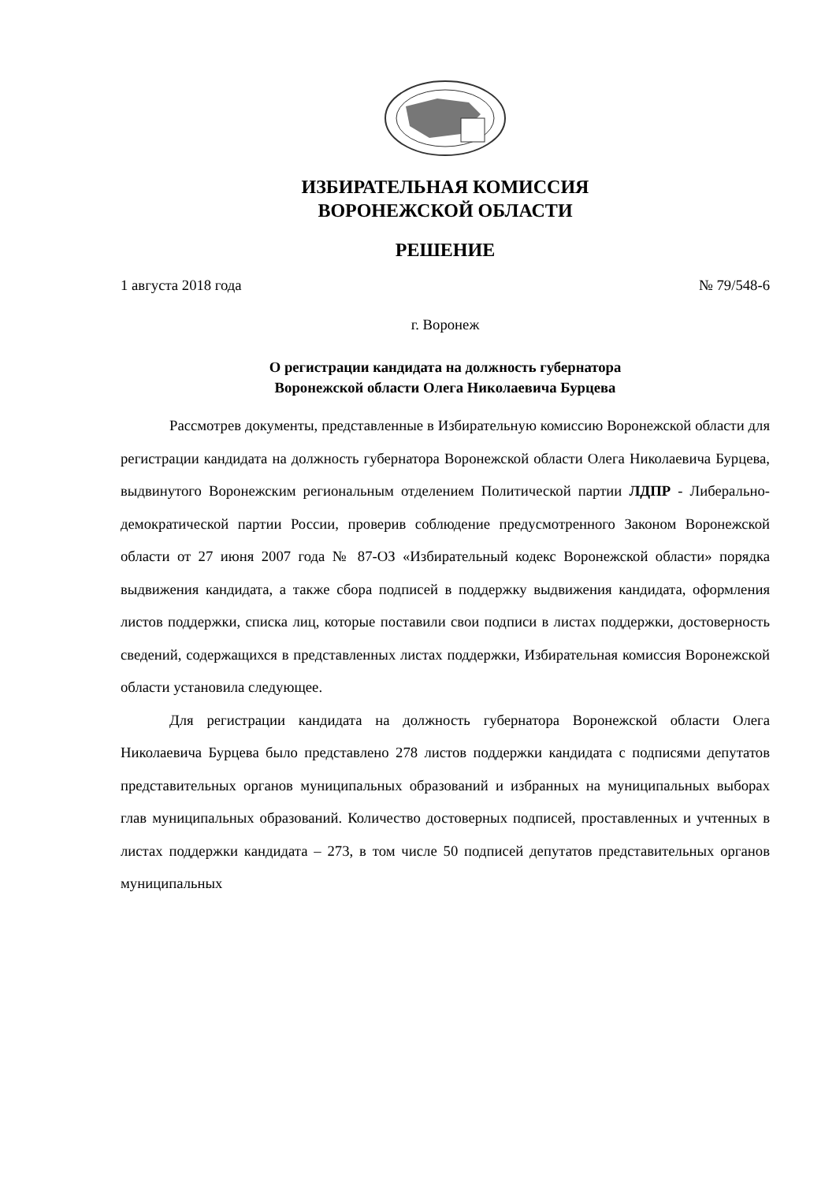ИЗБИРАТЕЛЬНАЯ КОМИССИЯ
ВОРОНЕЖСКОЙ ОБЛАСТИ
РЕШЕНИЕ
1 августа 2018 года № 79/548-6
г. Воронеж
О регистрации кандидата на должность губернатора
Воронежской области Олега Николаевича Бурцева
Рассмотрев документы, представленные в Избирательную комиссию Воронежской области для регистрации кандидата на должность губернатора Воронежской области Олега Николаевича Бурцева, выдвинутого Воронежским региональным отделением Политической партии ЛДПР - Либерально-демократической партии России, проверив соблюдение предусмотренного Законом Воронежской области от 27 июня 2007 года № 87-ОЗ «Избирательный кодекс Воронежской области» порядка выдвижения кандидата, а также сбора подписей в поддержку выдвижения кандидата, оформления листов поддержки, списка лиц, которые поставили свои подписи в листах поддержки, достоверность сведений, содержащихся в представленных листах поддержки, Избирательная комиссия Воронежской области установила следующее.
Для регистрации кандидата на должность губернатора Воронежской области Олега Николаевича Бурцева было представлено 278 листов поддержки кандидата с подписями депутатов представительных органов муниципальных образований и избранных на муниципальных выборах глав муниципальных образований. Количество достоверных подписей, проставленных и учтенных в листах поддержки кандидата – 273, в том числе 50 подписей депутатов представительных органов муниципальных